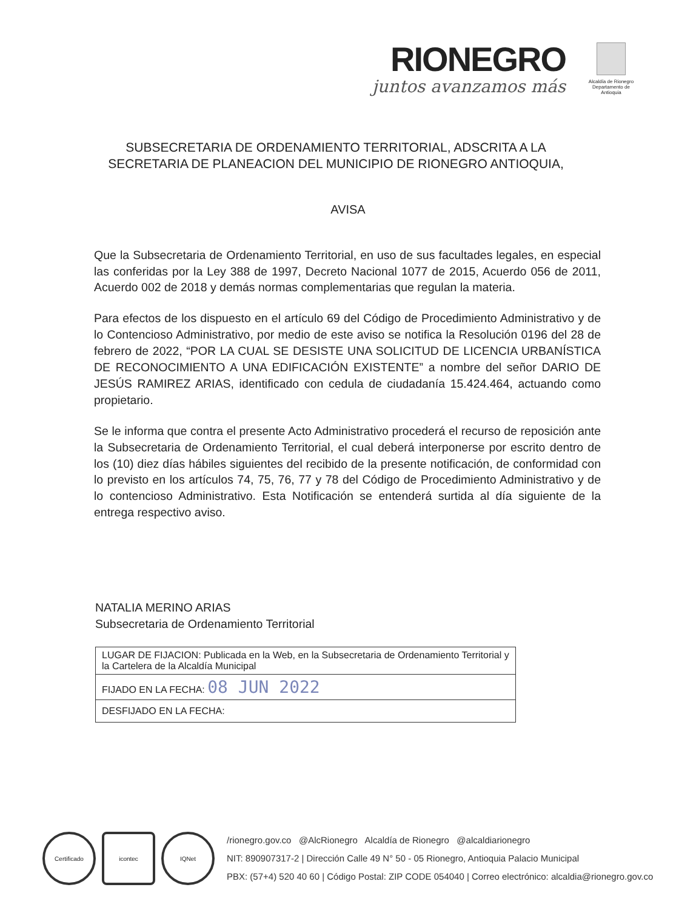RIONEGRO
juntos avanzamos más
Alcaldía de Rionegro
Departamento de Antioquia
SUBSECRETARIA DE ORDENAMIENTO TERRITORIAL, ADSCRITA A LA SECRETARIA DE PLANEACION DEL MUNICIPIO DE RIONEGRO ANTIOQUIA,
AVISA
Que la Subsecretaria de Ordenamiento Territorial, en uso de sus facultades legales, en especial las conferidas por la Ley 388 de 1997, Decreto Nacional 1077 de 2015, Acuerdo 056 de 2011, Acuerdo 002 de 2018 y demás normas complementarias que regulan la materia.
Para efectos de los dispuesto en el artículo 69 del Código de Procedimiento Administrativo y de lo Contencioso Administrativo, por medio de este aviso se notifica la Resolución 0196 del 28 de febrero de 2022, “POR LA CUAL SE DESISTE UNA SOLICITUD DE LICENCIA URBANÍSTICA DE RECONOCIMIENTO A UNA EDIFICACIÓN EXISTENTE” a nombre del señor DARIO DE JESÚS RAMIREZ ARIAS, identificado con cedula de ciudadanía 15.424.464, actuando como propietario.
Se le informa que contra el presente Acto Administrativo procederá el recurso de reposición ante la Subsecretaria de Ordenamiento Territorial, el cual deberá interponerse por escrito dentro de los (10) diez días hábiles siguientes del recibido de la presente notificación, de conformidad con lo previsto en los artículos 74, 75, 76, 77 y 78 del Código de Procedimiento Administrativo y de lo contencioso Administrativo. Esta Notificación se entenderá surtida al día siguiente de la entrega respectivo aviso.
NATALIA MERINO ARIAS
Subsecretaria de Ordenamiento Territorial
| LUGAR DE FIJACION: Publicada en la Web, en la Subsecretaria de Ordenamiento Territorial y la Cartelera de la Alcaldía Municipal |
| FIJADO EN LA FECHA: 08 JUN 2022 |
| DESFIJADO EN LA FECHA: |
Certificado icontec IQNet
/rionegro.gov.co @AlcRionegro Alcaldía de Rionegro @alcaldiarionegro
NIT: 890907317-2 | Dirección Calle 49 N° 50 - 05 Rionegro, Antioquia Palacio Municipal
PBX: (57+4) 520 40 60 | Código Postal: ZIP CODE 054040 | Correo electrónico: alcaldia@rionegro.gov.co